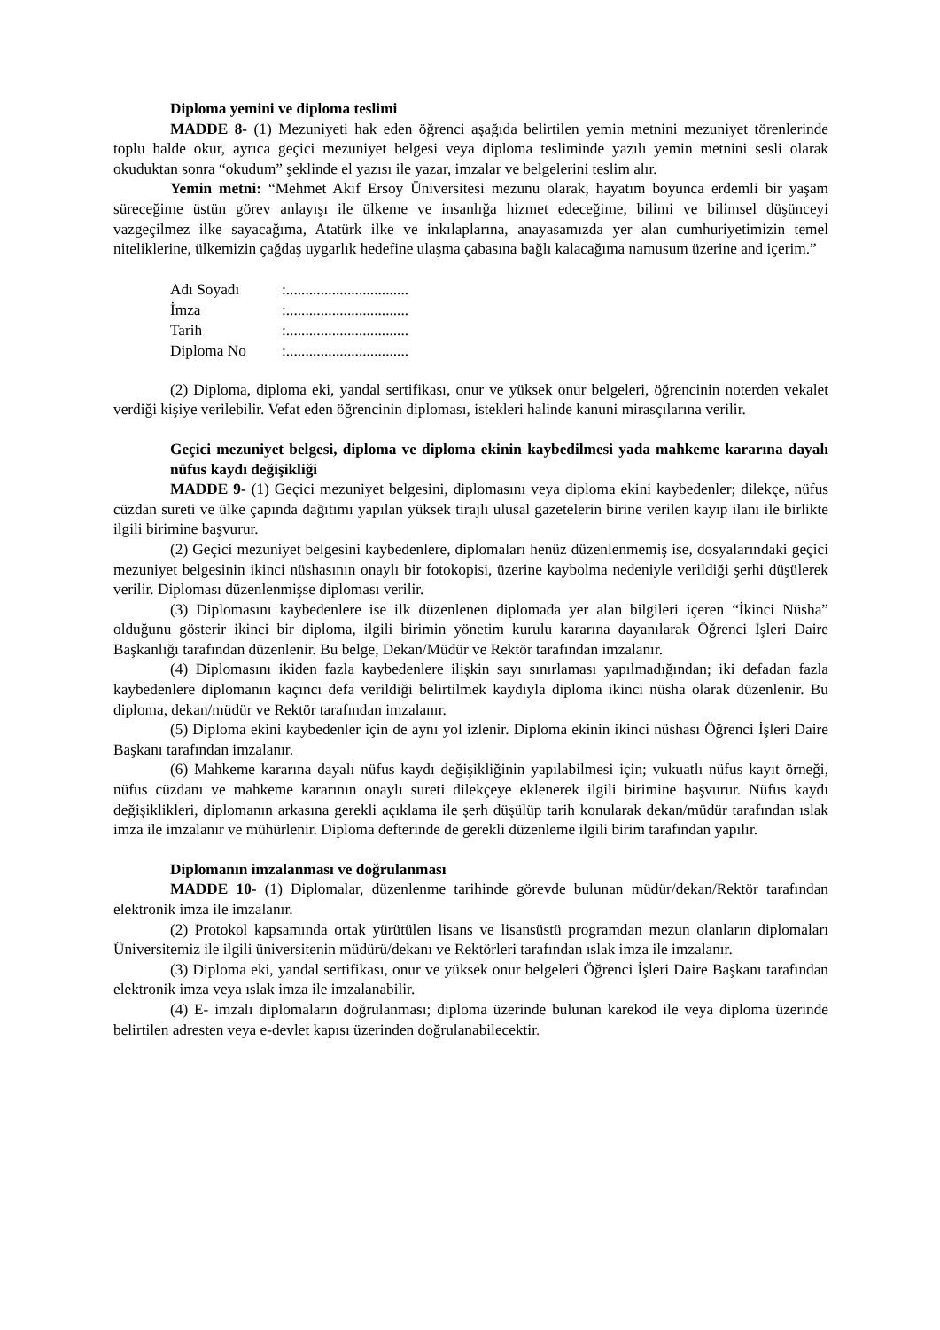Diploma yemini ve diploma teslimi
MADDE 8- (1) Mezuniyeti hak eden öğrenci aşağıda belirtilen yemin metnini mezuniyet törenlerinde toplu halde okur, ayrıca geçici mezuniyet belgesi veya diploma tesliminde yazılı yemin metnini sesli olarak okuduktan sonra “okudum” şeklinde el yazısı ile yazar, imzalar ve belgelerini teslim alır.
Yemin metni: “Mehmet Akif Ersoy Üniversitesi mezunu olarak, hayatım boyunca erdemli bir yaşam süreceğime üstün görev anlayışı ile ülkeme ve insanlığa hizmet edeceğime, bilimi ve bilimsel düşünceyi vazgeçilmez ilke sayacağıma, Atatürk ilke ve inkılaplarına, anayasamızda yer alan cumhuriyetimizin temel niteliklerine, ülkemizin çağdaş uygarlık hedefine ulaşma çabasına bağlı kalacağıma namusum üzerine and içerim.”
| Adı Soyadı | :................................ |
| İmza | :................................ |
| Tarih | :................................ |
| Diploma No | :................................ |
(2) Diploma, diploma eki, yandal sertifikası, onur ve yüksek onur belgeleri, öğrencinin noterden vekalet verdiği kişiye verilebilir. Vefat eden öğrencinin diploması, istekleri halinde kanuni mirasçılarına verilir.
Geçici mezuniyet belgesi, diploma ve diploma ekinin kaybedilmesi yada mahkeme kararına dayalı nüfus kaydı değişikliği
MADDE 9- (1) Geçici mezuniyet belgesini, diplomasını veya diploma ekini kaybedenler; dilekçe, nüfus cüzdan sureti ve ülke çapında dağıtımı yapılan yüksek tirajlı ulusal gazetelerin birine verilen kayıp ilanı ile birlikte ilgili birimine başvurur.
(2) Geçici mezuniyet belgesini kaybedenlere, diplomaları henüz düzenlenmemiş ise, dosyalarındaki geçici mezuniyet belgesinin ikinci nüshasının onaylı bir fotokopisi, üzerine kaybolma nedeniyle verildiği şerhi düşülerek verilir. Diploması düzenlenmişse diploması verilir.
(3) Diplomasını kaybedenlere ise ilk düzenlenen diplomada yer alan bilgileri içeren “İkinci Nüsha” olduğunu gösterir ikinci bir diploma, ilgili birimin yönetim kurulu kararına dayanılarak Öğrenci İşleri Daire Başkanlığı tarafından düzenlenir. Bu belge, Dekan/Müdür ve Rektör tarafından imzalanır.
(4) Diplomasını ikiden fazla kaybedenlere ilişkin sayı sınırlaması yapılmadığından; iki defadan fazla kaybedenlere diplomanın kaçıncı defa verildiği belirtilmek kaydıyla diploma ikinci nüsha olarak düzenlenir. Bu diploma, dekan/müdür ve Rektör tarafından imzalanır.
(5) Diploma ekini kaybedenler için de aynı yol izlenir. Diploma ekinin ikinci nüshası Öğrenci İşleri Daire Başkanı tarafından imzalanır.
(6) Mahkeme kararına dayalı nüfus kaydı değişikliğinin yapılabilmesi için; vukuatlı nüfus kayıt örneği, nüfus cüzdanı ve mahkeme kararının onaylı sureti dilekçeye eklenerek ilgili birimine başvurur. Nüfus kaydı değişiklikleri, diplomanın arkasına gerekli açıklama ile şerh düşülüp tarih konularak dekan/müdür tarafından ıslak imza ile imzalanır ve mühürlenir. Diploma defterinde de gerekli düzenleme ilgili birim tarafından yapılır.
Diplomanın imzalanması ve doğrulanması
MADDE 10- (1) Diplomalar, düzenlenme tarihinde görevde bulunan müdür/dekan/Rektör tarafından elektronik imza ile imzalanır.
(2) Protokol kapsamında ortak yürütülen lisans ve lisansüstü programdan mezun olanların diplomaları Üniversitemiz ile ilgili üniversitenin müdürü/dekanı ve Rektörleri tarafından ıslak imza ile imzalanır.
(3) Diploma eki, yandal sertifikası, onur ve yüksek onur belgeleri Öğrenci İşleri Daire Başkanı tarafından elektronik imza veya ıslak imza ile imzalanabilir.
(4) E- imzalı diplomaların doğrulanması; diploma üzerinde bulunan karekod ile veya diploma üzerinde belirtilen adresten veya e-devlet kapısı üzerinden doğrulanabilecektir.